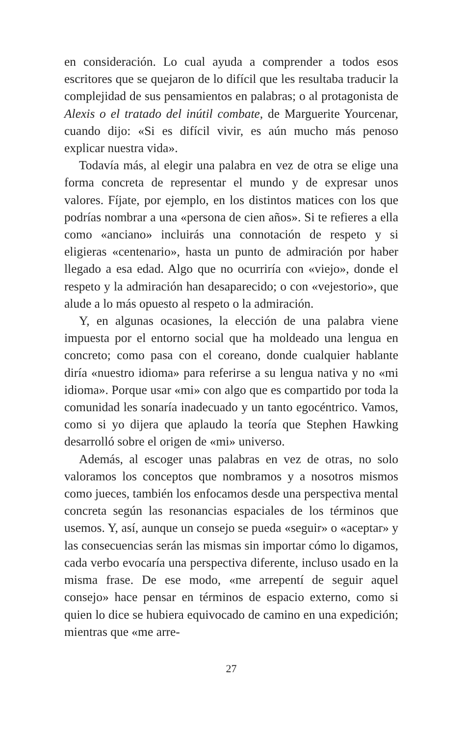en consideración. Lo cual ayuda a comprender a todos esos escritores que se quejaron de lo difícil que les resultaba traducir la complejidad de sus pensamientos en palabras; o al protagonista de Alexis o el tratado del inútil combate, de Marguerite Yourcenar, cuando dijo: «Si es difícil vivir, es aún mucho más penoso explicar nuestra vida».
Todavía más, al elegir una palabra en vez de otra se elige una forma concreta de representar el mundo y de expresar unos valores. Fíjate, por ejemplo, en los distintos matices con los que podrías nombrar a una «persona de cien años». Si te refieres a ella como «anciano» incluirás una connotación de respeto y si eligieras «centenario», hasta un punto de admiración por haber llegado a esa edad. Algo que no ocurriría con «viejo», donde el respeto y la admiración han desaparecido; o con «vejestorio», que alude a lo más opuesto al respeto o la admiración.
Y, en algunas ocasiones, la elección de una palabra viene impuesta por el entorno social que ha moldeado una lengua en concreto; como pasa con el coreano, donde cualquier hablante diría «nuestro idioma» para referirse a su lengua nativa y no «mi idioma». Porque usar «mi» con algo que es compartido por toda la comunidad les sonaría inadecuado y un tanto egocéntrico. Vamos, como si yo dijera que aplaudo la teoría que Stephen Hawking desarrolló sobre el origen de «mi» universo.
Además, al escoger unas palabras en vez de otras, no solo valoramos los conceptos que nombramos y a nosotros mismos como jueces, también los enfocamos desde una perspectiva mental concreta según las resonancias espaciales de los términos que usemos. Y, así, aunque un consejo se pueda «seguir» o «aceptar» y las consecuencias serán las mismas sin importar cómo lo digamos, cada verbo evocaría una perspectiva diferente, incluso usado en la misma frase. De ese modo, «me arrepentí de seguir aquel consejo» hace pensar en términos de espacio externo, como si quien lo dice se hubiera equivocado de camino en una expedición; mientras que «me arre-
27